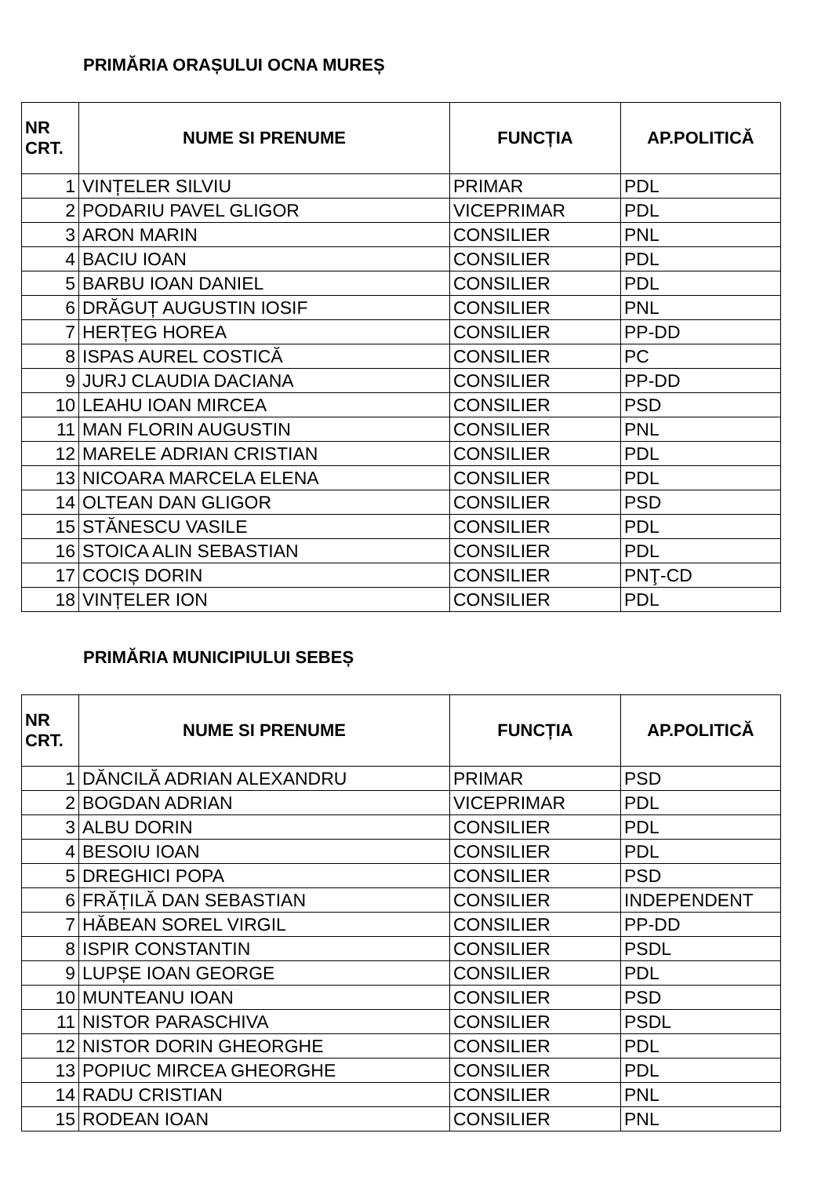PRIMĂRIA ORAȘULUI OCNA MUREȘ
| NR CRT. | NUME SI PRENUME | FUNCȚIA | AP.POLITICĂ |
| --- | --- | --- | --- |
| 1 | VINȚELER SILVIU | PRIMAR | PDL |
| 2 | PODARIU PAVEL GLIGOR | VICEPRIMAR | PDL |
| 3 | ARON MARIN | CONSILIER | PNL |
| 4 | BACIU IOAN | CONSILIER | PDL |
| 5 | BARBU IOAN DANIEL | CONSILIER | PDL |
| 6 | DRĂGUȚ AUGUSTIN IOSIF | CONSILIER | PNL |
| 7 | HERȚEG HOREA | CONSILIER | PP-DD |
| 8 | ISPAS AUREL COSTICĂ | CONSILIER | PC |
| 9 | JURJ CLAUDIA DACIANA | CONSILIER | PP-DD |
| 10 | LEAHU IOAN MIRCEA | CONSILIER | PSD |
| 11 | MAN FLORIN AUGUSTIN | CONSILIER | PNL |
| 12 | MARELE ADRIAN CRISTIAN | CONSILIER | PDL |
| 13 | NICOARA MARCELA ELENA | CONSILIER | PDL |
| 14 | OLTEAN DAN GLIGOR | CONSILIER | PSD |
| 15 | STĂNESCU VASILE | CONSILIER | PDL |
| 16 | STOICA ALIN SEBASTIAN | CONSILIER | PDL |
| 17 | COCIȘ DORIN | CONSILIER | PNŢ-CD |
| 18 | VINȚELER ION | CONSILIER | PDL |
PRIMĂRIA MUNICIPIULUI SEBEȘ
| NR CRT. | NUME SI PRENUME | FUNCȚIA | AP.POLITICĂ |
| --- | --- | --- | --- |
| 1 | DĂNCILĂ ADRIAN ALEXANDRU | PRIMAR | PSD |
| 2 | BOGDAN ADRIAN | VICEPRIMAR | PDL |
| 3 | ALBU DORIN | CONSILIER | PDL |
| 4 | BESOIU IOAN | CONSILIER | PDL |
| 5 | DREGHICI POPA | CONSILIER | PSD |
| 6 | FRĂȚILĂ DAN SEBASTIAN | CONSILIER | INDEPENDENT |
| 7 | HĂBEAN SOREL VIRGIL | CONSILIER | PP-DD |
| 8 | ISPIR CONSTANTIN | CONSILIER | PSDL |
| 9 | LUPȘE IOAN GEORGE | CONSILIER | PDL |
| 10 | MUNTEANU IOAN | CONSILIER | PSD |
| 11 | NISTOR PARASCHIVA | CONSILIER | PSDL |
| 12 | NISTOR DORIN GHEORGHE | CONSILIER | PDL |
| 13 | POPIUC MIRCEA GHEORGHE | CONSILIER | PDL |
| 14 | RADU CRISTIAN | CONSILIER | PNL |
| 15 | RODEAN IOAN | CONSILIER | PNL |